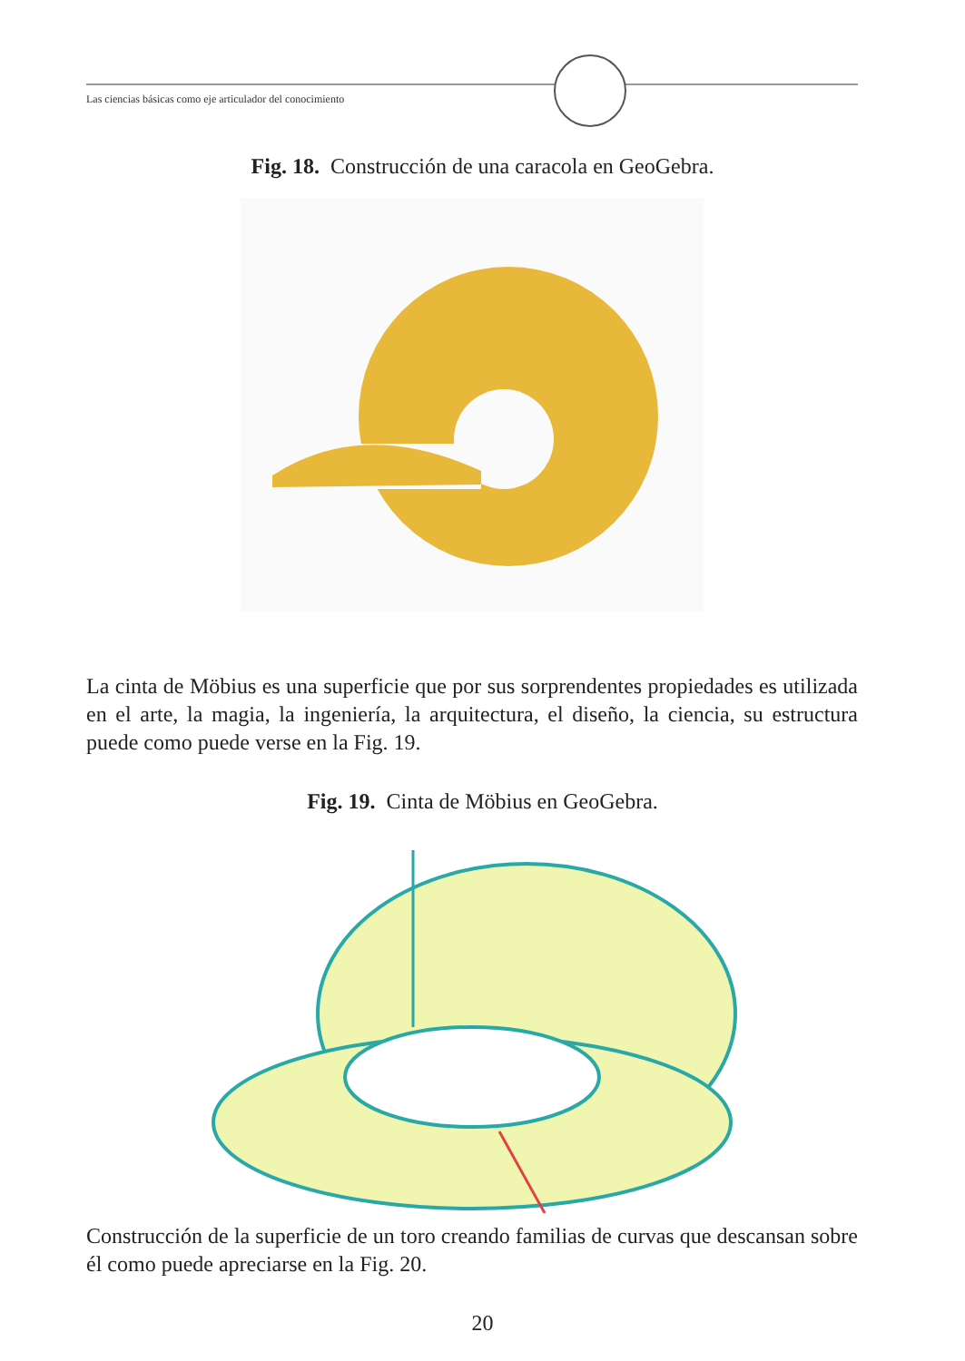Las ciencias básicas como eje articulador del conocimiento
Fig. 18. Construcción de una caracola en GeoGebra.
La cinta de Möbius es una superficie que por sus sorprendentes propiedades es utilizada en el arte, la magia, la ingeniería, la arquitectura, el diseño, la ciencia, su estructura puede como puede verse en la Fig. 19.
Fig. 19. Cinta de Möbius en GeoGebra.
Construcción de la superficie de un toro creando familias de curvas que descansan sobre él como puede apreciarse en la Fig. 20.
20